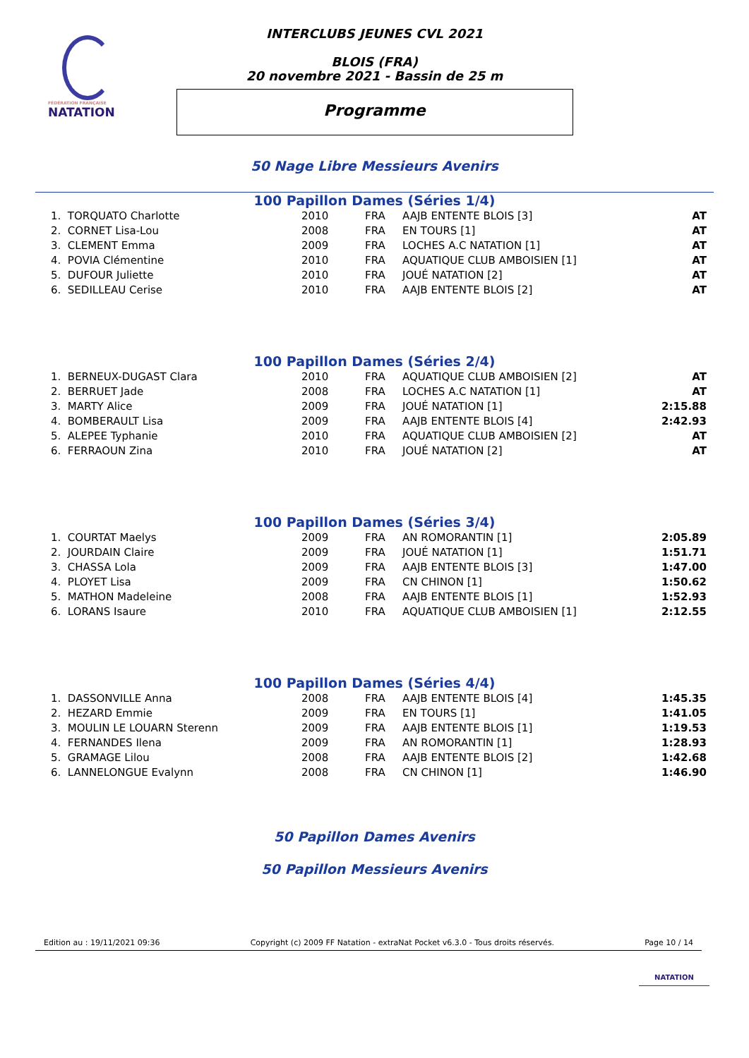FÉDÉRATION FRANÇAISE
NATATION
INTERCLUBS JEUNES CVL 2021
BLOIS (FRA)
20 novembre 2021 - Bassin de 25 m
Programme
50 Nage Libre Messieurs Avenirs
100 Papillon Dames (Séries 1/4)
| 1. TORQUATO Charlotte | 2010 | FRA | AAJB ENTENTE BLOIS [3] | AT |
| 2. CORNET Lisa-Lou | 2008 | FRA | EN TOURS [1] | AT |
| 3. CLEMENT Emma | 2009 | FRA | LOCHES A.C NATATION [1] | AT |
| 4. POVIA Clémentine | 2010 | FRA | AQUATIQUE CLUB AMBOISIEN [1] | AT |
| 5. DUFOUR Juliette | 2010 | FRA | JOUÉ NATATION [2] | AT |
| 6. SEDILLEAU Cerise | 2010 | FRA | AAJB ENTENTE BLOIS [2] | AT |
100 Papillon Dames (Séries 2/4)
| 1. BERNEUX-DUGAST Clara | 2010 | FRA | AQUATIQUE CLUB AMBOISIEN [2] | AT |
| 2. BERRUET Jade | 2008 | FRA | LOCHES A.C NATATION [1] | AT |
| 3. MARTY Alice | 2009 | FRA | JOUÉ NATATION [1] | 2:15.88 |
| 4. BOMBERAULT Lisa | 2009 | FRA | AAJB ENTENTE BLOIS [4] | 2:42.93 |
| 5. ALEPEE Typhanie | 2010 | FRA | AQUATIQUE CLUB AMBOISIEN [2] | AT |
| 6. FERRAOUN Zina | 2010 | FRA | JOUÉ NATATION [2] | AT |
100 Papillon Dames (Séries 3/4)
| 1. COURTAT Maelys | 2009 | FRA | AN ROMORANTIN [1] | 2:05.89 |
| 2. JOURDAIN Claire | 2009 | FRA | JOUÉ NATATION [1] | 1:51.71 |
| 3. CHASSA Lola | 2009 | FRA | AAJB ENTENTE BLOIS [3] | 1:47.00 |
| 4. PLOYET Lisa | 2009 | FRA | CN CHINON [1] | 1:50.62 |
| 5. MATHON Madeleine | 2008 | FRA | AAJB ENTENTE BLOIS [1] | 1:52.93 |
| 6. LORANS Isaure | 2010 | FRA | AQUATIQUE CLUB AMBOISIEN [1] | 2:12.55 |
100 Papillon Dames (Séries 4/4)
| 1. DASSONVILLE Anna | 2008 | FRA | AAJB ENTENTE BLOIS [4] | 1:45.35 |
| 2. HEZARD Emmie | 2009 | FRA | EN TOURS [1] | 1:41.05 |
| 3. MOULIN LE LOUARN Sterenn | 2009 | FRA | AAJB ENTENTE BLOIS [1] | 1:19.53 |
| 4. FERNANDES Ilena | 2009 | FRA | AN ROMORANTIN [1] | 1:28.93 |
| 5. GRAMAGE Lilou | 2008 | FRA | AAJB ENTENTE BLOIS [2] | 1:42.68 |
| 6. LANNELONGUE Evalynn | 2008 | FRA | CN CHINON [1] | 1:46.90 |
50 Papillon Dames Avenirs
50 Papillon Messieurs Avenirs
Edition au : 19/11/2021 09:36 Copyright (c) 2009 FF Natation - extraNat Pocket v6.3.0 - Tous droits réservés. Page 10 / 14
NATATION